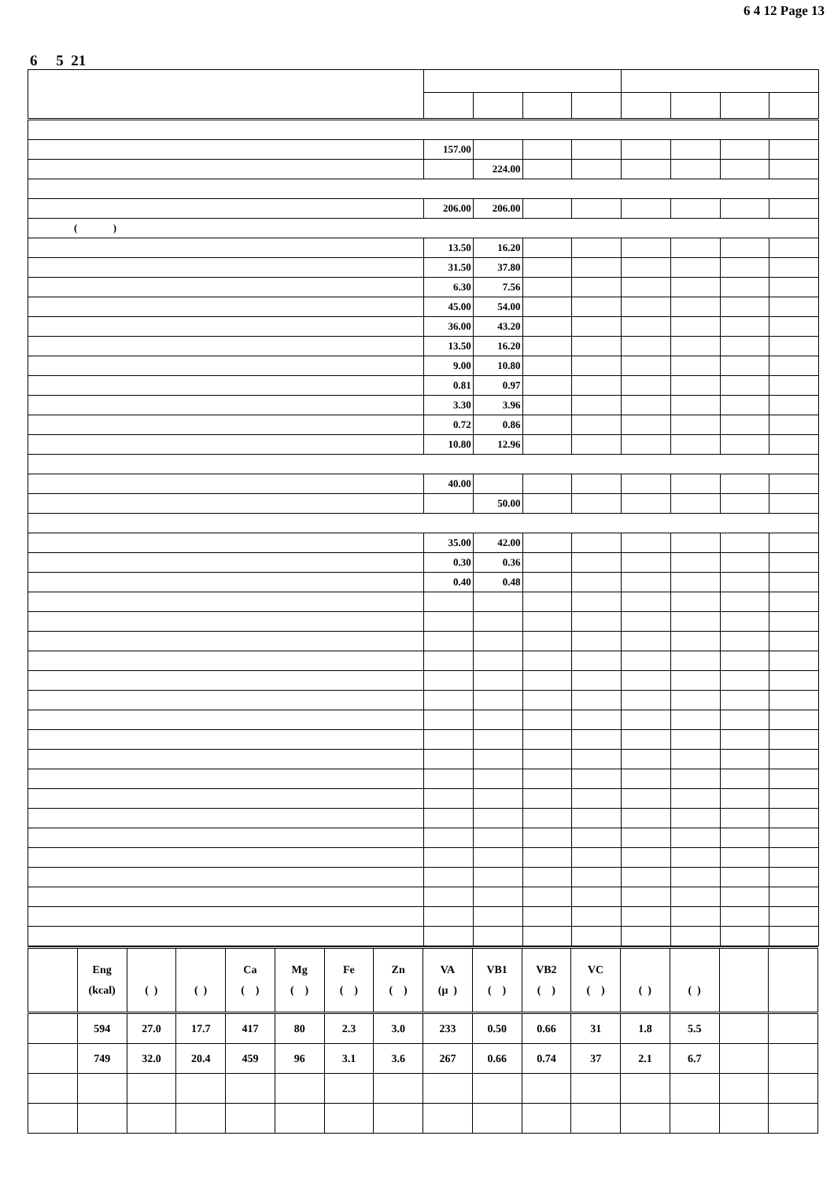6 4 12 Page 13
6 5 21
| | 157.00 | | | | | | | |
| | | 224.00 | | | | | | |
| | 206.00 | 206.00 | | | | | | |
| ( ) | | | | | | | | |
| | 13.50 | 16.20 | | | | | | |
| | 31.50 | 37.80 | | | | | | |
| | 6.30 | 7.56 | | | | | | |
| | 45.00 | 54.00 | | | | | | |
| | 36.00 | 43.20 | | | | | | |
| | 13.50 | 16.20 | | | | | | |
| | 9.00 | 10.80 | | | | | | |
| | 0.81 | 0.97 | | | | | | |
| | 3.30 | 3.96 | | | | | | |
| | 0.72 | 0.86 | | | | | | |
| | 10.80 | 12.96 | | | | | | |
| | 40.00 | | | | | | | |
| | | 50.00 | | | | | | |
| | 35.00 | 42.00 | | | | | | |
| | 0.30 | 0.36 | | | | | | |
| | 0.40 | 0.48 | | | | | | |
| | Eng (kcal) | ( ) | ( ) | Ca ( ) | Mg ( ) | Fe ( ) | Zn ( ) | VA (μ ) | VB1 ( ) | VB2 ( ) | VC ( ) | ( ) | ( ) | | |
| | 594 | 27.0 | 17.7 | 417 | 80 | 2.3 | 3.0 | 233 | 0.50 | 0.66 | 31 | 1.8 | 5.5 | | |
| | 749 | 32.0 | 20.4 | 459 | 96 | 3.1 | 3.6 | 267 | 0.66 | 0.74 | 37 | 2.1 | 6.7 | | |